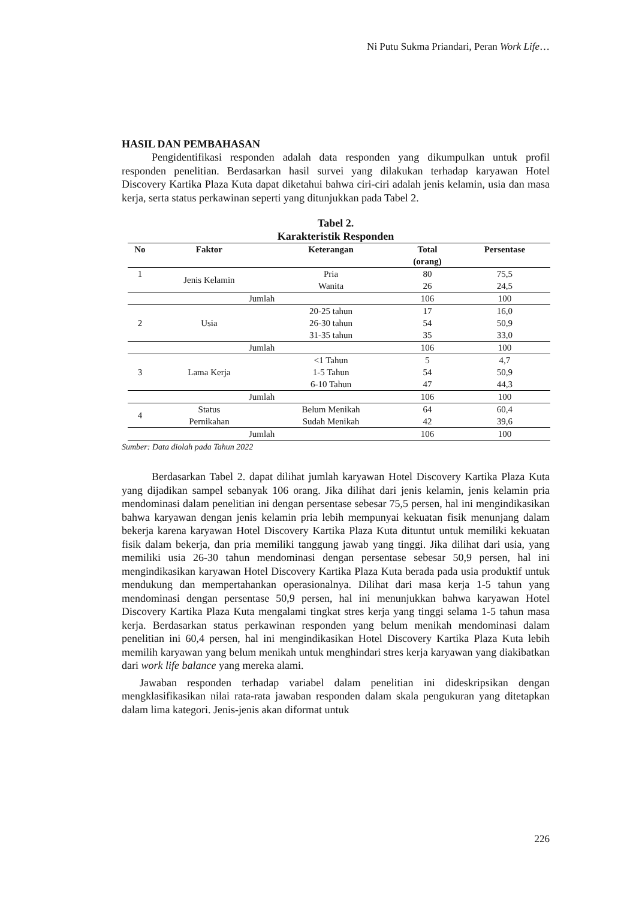Ni Putu Sukma Priandari, Peran Work Life…
HASIL DAN PEMBAHASAN
Pengidentifikasi responden adalah data responden yang dikumpulkan untuk profil responden penelitian. Berdasarkan hasil survei yang dilakukan terhadap karyawan Hotel Discovery Kartika Plaza Kuta dapat diketahui bahwa ciri-ciri adalah jenis kelamin, usia dan masa kerja, serta status perkawinan seperti yang ditunjukkan pada Tabel 2.
Tabel 2.
Karakteristik Responden
| No | Faktor | Keterangan | Total (orang) | Persentase |
| --- | --- | --- | --- | --- |
| 1 | Jenis Kelamin | Pria | 80 | 75,5 |
| | | Wanita | 26 | 24,5 |
| Jumlah | | | 106 | 100 |
| 2 | Usia | 20-25 tahun | 17 | 16,0 |
| | | 26-30 tahun | 54 | 50,9 |
| | | 31-35 tahun | 35 | 33,0 |
| Jumlah | | | 106 | 100 |
| 3 | Lama Kerja | <1 Tahun | 5 | 4,7 |
| | | 1-5 Tahun | 54 | 50,9 |
| | | 6-10 Tahun | 47 | 44,3 |
| Jumlah | | | 106 | 100 |
| 4 | Status Pernikahan | Belum Menikah | 64 | 60,4 |
| | | Sudah Menikah | 42 | 39,6 |
| Jumlah | | | 106 | 100 |
Sumber: Data diolah pada Tahun 2022
Berdasarkan Tabel 2. dapat dilihat jumlah karyawan Hotel Discovery Kartika Plaza Kuta yang dijadikan sampel sebanyak 106 orang. Jika dilihat dari jenis kelamin, jenis kelamin pria mendominasi dalam penelitian ini dengan persentase sebesar 75,5 persen, hal ini mengindikasikan bahwa karyawan dengan jenis kelamin pria lebih mempunyai kekuatan fisik menunjang dalam bekerja karena karyawan Hotel Discovery Kartika Plaza Kuta dituntut untuk memiliki kekuatan fisik dalam bekerja, dan pria memiliki tanggung jawab yang tinggi. Jika dilihat dari usia, yang memiliki usia 26-30 tahun mendominasi dengan persentase sebesar 50,9 persen, hal ini mengindikasikan karyawan Hotel Discovery Kartika Plaza Kuta berada pada usia produktif untuk mendukung dan mempertahankan operasionalnya. Dilihat dari masa kerja 1-5 tahun yang mendominasi dengan persentase 50,9 persen, hal ini menunjukkan bahwa karyawan Hotel Discovery Kartika Plaza Kuta mengalami tingkat stres kerja yang tinggi selama 1-5 tahun masa kerja. Berdasarkan status perkawinan responden yang belum menikah mendominasi dalam penelitian ini 60,4 persen, hal ini mengindikasikan Hotel Discovery Kartika Plaza Kuta lebih memilih karyawan yang belum menikah untuk menghindari stres kerja karyawan yang diakibatkan dari work life balance yang mereka alami.
Jawaban responden terhadap variabel dalam penelitian ini dideskripsikan dengan mengklasifikasikan nilai rata-rata jawaban responden dalam skala pengukuran yang ditetapkan dalam lima kategori. Jenis-jenis akan diformat untuk
226